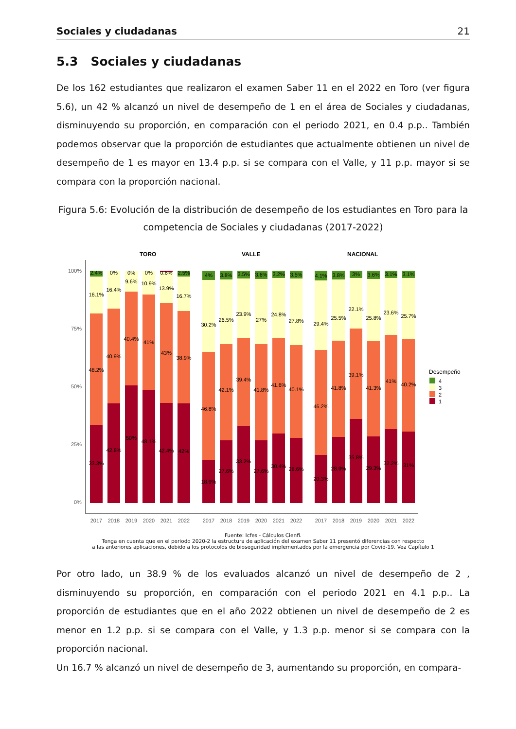Sociales y ciudadanas 21
5.3 Sociales y ciudadanas
De los 162 estudiantes que realizaron el examen Saber 11 en el 2022 en Toro (ver figura 5.6), un 42 % alcanzó un nivel de desempeño de 1 en el área de Sociales y ciudadanas, disminuyendo su proporción, en comparación con el periodo 2021, en 0.4 p.p.. También podemos observar que la proporción de estudiantes que actualmente obtienen un nivel de desempeño de 1 es mayor en 13.4 p.p. si se compara con el Valle, y 11 p.p. mayor si se compara con la proporción nacional.
Figura 5.6: Evolución de la distribución de desempeño de los estudiantes en Toro para la competencia de Sociales y ciudadanas (2017-2022)
TORO
VALLE
NACIONAL
100%
75%
50%
25%
0%
2.4%
0%
0%
0%
0.6%
2.5%
16.1%
16.4%
9.6%
10.9%
13.9%
16.7%
48.2%
40.9%
40.4%
41%
43%
38.9%
33.3%
42.8%
50%
48.1%
42.4%
42%
4%
3.8%
3.5%
3.6%
3.2%
3.5%
30.2%
26.5%
23.9%
27%
24.8%
27.8%
46.8%
42.1%
39.4%
41.8%
41.6%
40.1%
18.9%
27.6%
33.2%
27.6%
30.4%
28.6%
4.1%
3.8%
3%
3.6%
3.1%
3.1%
29.4%
25.5%
22.1%
25.8%
23.6%
25.7%
46.2%
41.8%
39.1%
41.3%
41%
40.2%
20.3%
28.9%
35.8%
29.3%
32.2%
31%
2017
2018
2019
2020
2021
2022
2017
2018
2019
2020
2021
2022
2017
2018
2019
2020
2021
2022
Desempeño
4
3
2
1
Fuente: Icfes - Cálculos Cienfi.
Tenga en cuenta que en el periodo 2020-2 la estructura de aplicación del examen Saber 11 presentó diferencias con respecto
a las anteriores aplicaciones, debido a los protocolos de bioseguridad implementados por la emergencia por Covid-19. Vea Capítulo 1
Por otro lado, un 38.9 % de los evaluados alcanzó un nivel de desempeño de 2 , disminuyendo su proporción, en comparación con el periodo 2021 en 4.1 p.p.. La proporción de estudiantes que en el año 2022 obtienen un nivel de desempeño de 2 es menor en 1.2 p.p. si se compara con el Valle, y 1.3 p.p. menor si se compara con la proporción nacional.
Un 16.7 % alcanzó un nivel de desempeño de 3, aumentando su proporción, en compara-